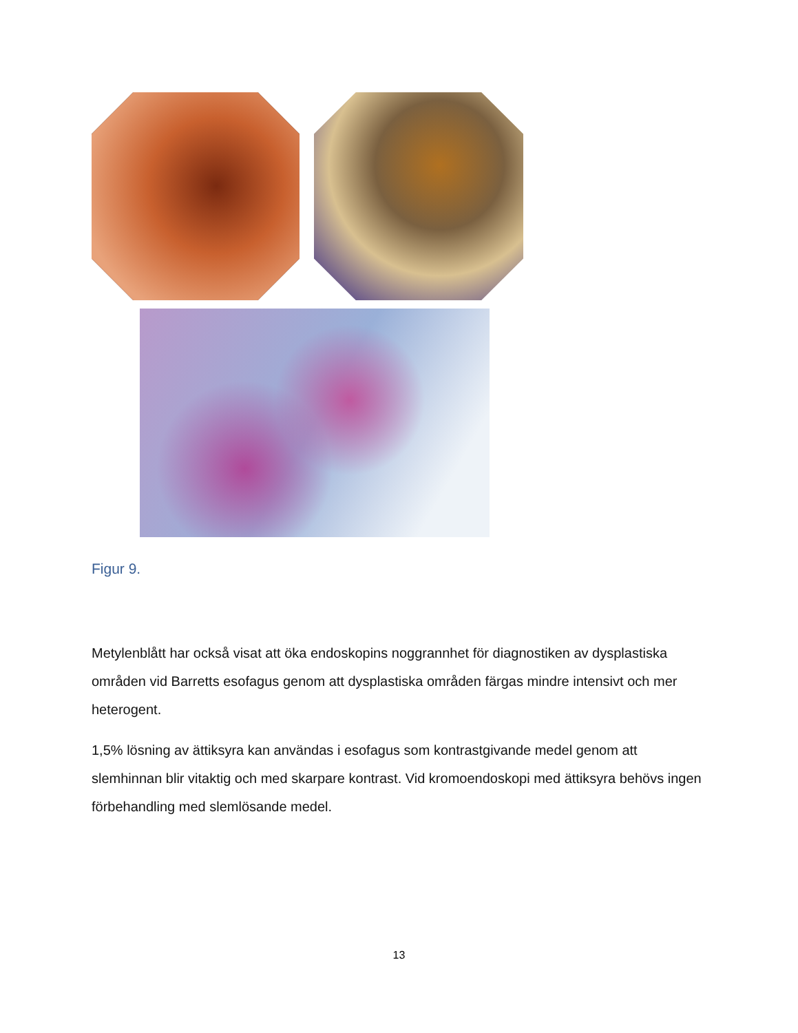Figur 9.
Metylenblått har också visat att öka endoskopins noggrannhet för diagnostiken av dysplastiska områden vid Barretts esofagus genom att dysplastiska områden färgas mindre intensivt och mer heterogent.
1,5% lösning av ättiksyra kan användas i esofagus som kontrastgivande medel genom att slemhinnan blir vitaktig och med skarpare kontrast. Vid kromoendoskopi med ättiksyra behövs ingen förbehandling med slemlösande medel.
13